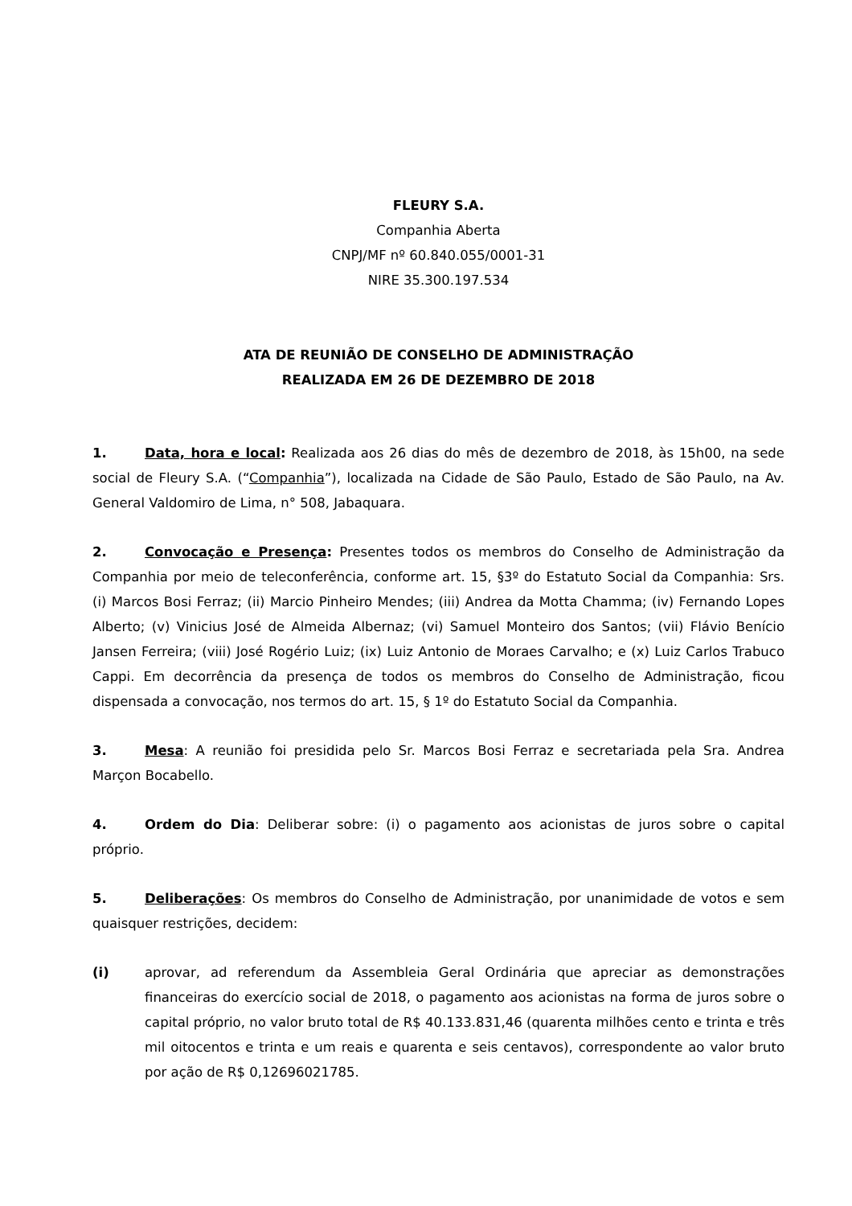FLEURY S.A.
Companhia Aberta
CNPJ/MF nº 60.840.055/0001-31
NIRE 35.300.197.534
ATA DE REUNIÃO DE CONSELHO DE ADMINISTRAÇÃO
REALIZADA EM 26 DE DEZEMBRO DE 2018
1. Data, hora e local: Realizada aos 26 dias do mês de dezembro de 2018, às 15h00, na sede social de Fleury S.A. (“Companhia”), localizada na Cidade de São Paulo, Estado de São Paulo, na Av. General Valdomiro de Lima, n° 508, Jabaquara.
2. Convocação e Presença: Presentes todos os membros do Conselho de Administração da Companhia por meio de teleconferência, conforme art. 15, §3º do Estatuto Social da Companhia: Srs. (i) Marcos Bosi Ferraz; (ii) Marcio Pinheiro Mendes; (iii) Andrea da Motta Chamma; (iv) Fernando Lopes Alberto; (v) Vinicius José de Almeida Albernaz; (vi) Samuel Monteiro dos Santos; (vii) Flávio Benício Jansen Ferreira; (viii) José Rogério Luiz; (ix) Luiz Antonio de Moraes Carvalho; e (x) Luiz Carlos Trabuco Cappi. Em decorrência da presença de todos os membros do Conselho de Administração, ficou dispensada a convocação, nos termos do art. 15, § 1º do Estatuto Social da Companhia.
3. Mesa: A reunião foi presidida pelo Sr. Marcos Bosi Ferraz e secretariada pela Sra. Andrea Marçon Bocabello.
4. Ordem do Dia: Deliberar sobre: (i) o pagamento aos acionistas de juros sobre o capital próprio.
5. Deliberações: Os membros do Conselho de Administração, por unanimidade de votos e sem quaisquer restrições, decidem:
(i) aprovar, ad referendum da Assembleia Geral Ordinária que apreciar as demonstrações financeiras do exercício social de 2018, o pagamento aos acionistas na forma de juros sobre o capital próprio, no valor bruto total de R$ 40.133.831,46 (quarenta milhões cento e trinta e três mil oitocentos e trinta e um reais e quarenta e seis centavos), correspondente ao valor bruto por ação de R$ 0,12696021785.